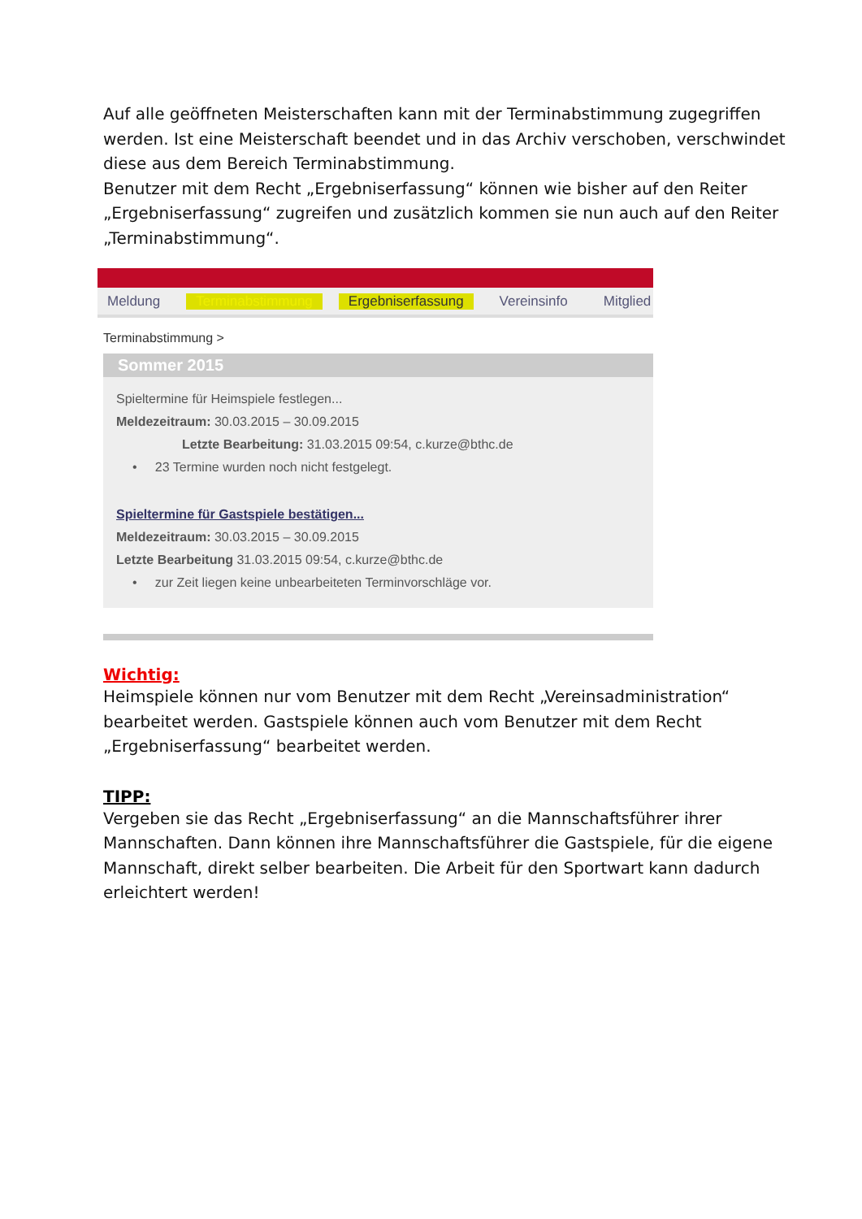Auf alle geöffneten Meisterschaften kann mit der Terminabstimmung zugegriffen werden. Ist eine Meisterschaft beendet und in das Archiv verschoben, verschwindet diese aus dem Bereich Terminabstimmung.
Benutzer mit dem Recht „Ergebniserfassung“ können wie bisher auf den Reiter „Ergebniserfassung“ zugreifen und zusätzlich kommen sie nun auch auf den Reiter „Terminabstimmung“.
Meldung Terminabstimmung Ergebniserfassung Vereinsinfo Mitglied
Terminabstimmung >
Sommer 2015
Spieltermine für Heimspiele festlegen...
Meldezeitraum: 30.03.2015 – 30.09.2015
Letzte Bearbeitung: 31.03.2015 09:54, c.kurze@bthc.de
• 23 Termine wurden noch nicht festgelegt.
Spieltermine für Gastspiele bestätigen...
Meldezeitraum: 30.03.2015 – 30.09.2015
Letzte Bearbeitung 31.03.2015 09:54, c.kurze@bthc.de
• zur Zeit liegen keine unbearbeiteten Terminvorschläge vor.
Wichtig:
Heimspiele können nur vom Benutzer mit dem Recht „Vereinsadministration“ bearbeitet werden. Gastspiele können auch vom Benutzer mit dem Recht „Ergebniserfassung“ bearbeitet werden.
TIPP:
Vergeben sie das Recht „Ergebniserfassung“ an die Mannschaftsführer ihrer Mannschaften. Dann können ihre Mannschaftsführer die Gastspiele, für die eigene Mannschaft, direkt selber bearbeiten. Die Arbeit für den Sportwart kann dadurch erleichtert werden!